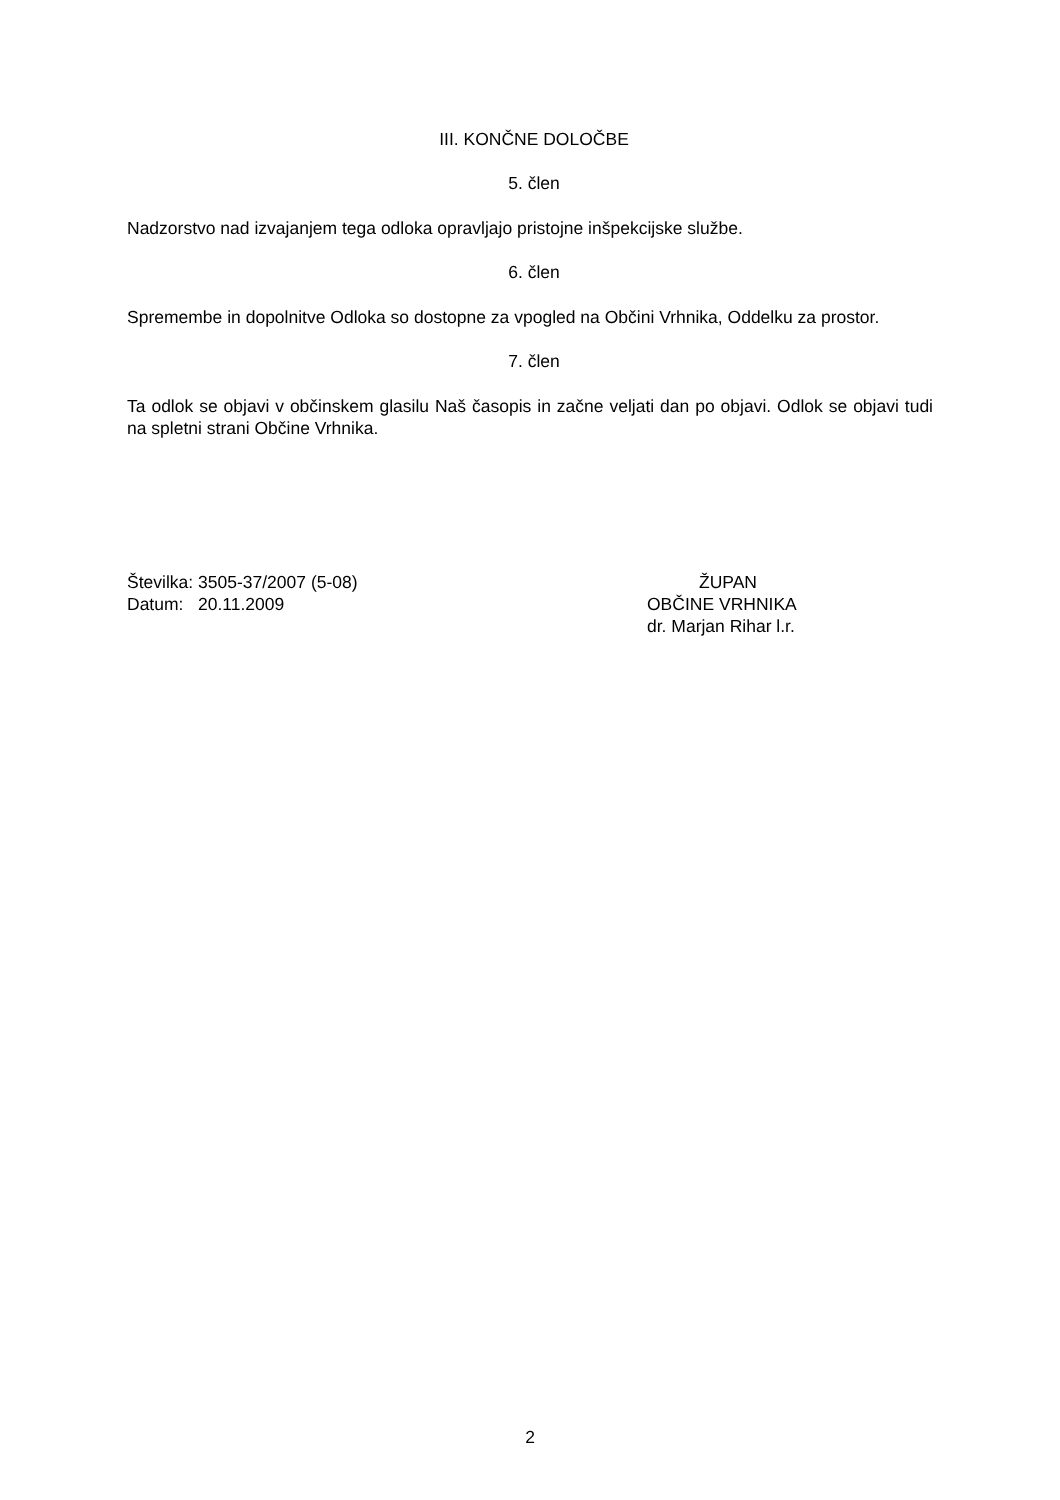III. KONČNE DOLOČBE
5. člen
Nadzorstvo nad izvajanjem tega odloka opravljajo pristojne inšpekcijske službe.
6. člen
Spremembe in dopolnitve Odloka so dostopne za vpogled na Občini Vrhnika, Oddelku za prostor.
7. člen
Ta odlok se objavi v občinskem glasilu Naš časopis in začne veljati dan po objavi. Odlok se objavi tudi na spletni strani Občine Vrhnika.
Številka: 3505-37/2007 (5-08)
Datum: 20.11.2009
ŽUPAN
OBČINE VRHNIKA
dr. Marjan Rihar l.r.
2